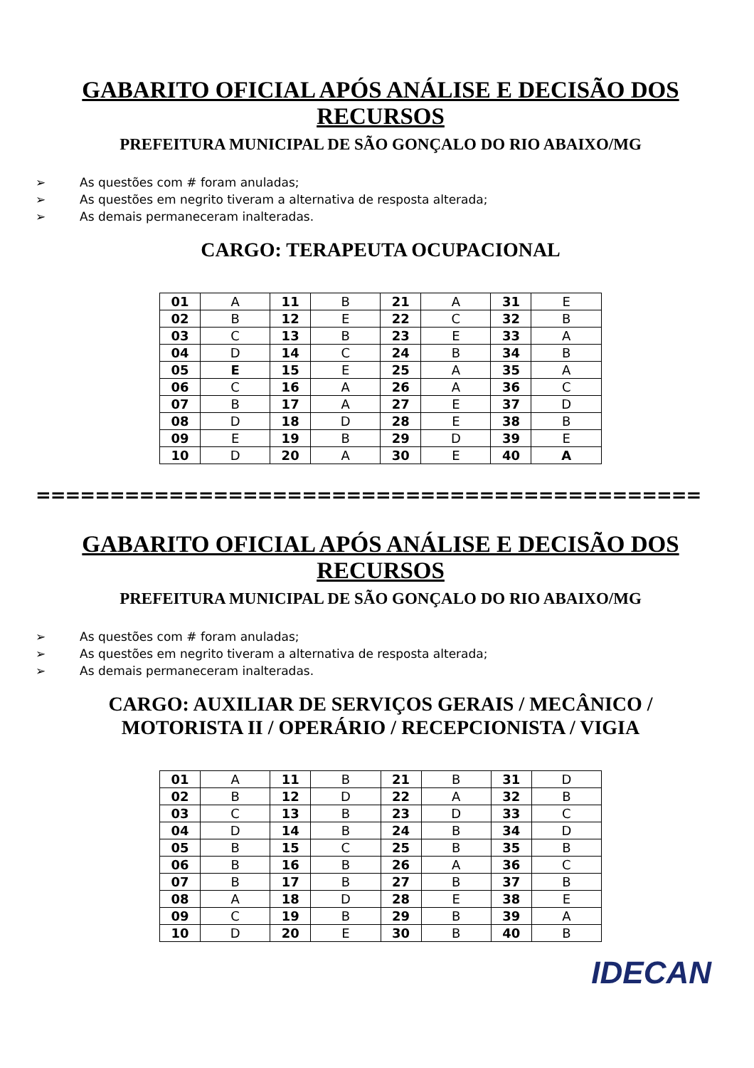GABARITO OFICIAL APÓS ANÁLISE E DECISÃO DOS
RECURSOS
PREFEITURA MUNICIPAL DE SÃO GONÇALO DO RIO ABAIXO/MG
➢ As questões com # foram anuladas;
➢ As questões em negrito tiveram a alternativa de resposta alterada;
➢ As demais permaneceram inalteradas.
CARGO: TERAPEUTA OCUPACIONAL
| 01 | A | 11 | B | 21 | A | 31 | E |
| 02 | B | 12 | E | 22 | C | 32 | B |
| 03 | C | 13 | B | 23 | E | 33 | A |
| 04 | D | 14 | C | 24 | B | 34 | B |
| 05 | E | 15 | E | 25 | A | 35 | A |
| 06 | C | 16 | A | 26 | A | 36 | C |
| 07 | B | 17 | A | 27 | E | 37 | D |
| 08 | D | 18 | D | 28 | E | 38 | B |
| 09 | E | 19 | B | 29 | D | 39 | E |
| 10 | D | 20 | A | 30 | E | 40 | A |
=============================================
GABARITO OFICIAL APÓS ANÁLISE E DECISÃO DOS
RECURSOS
PREFEITURA MUNICIPAL DE SÃO GONÇALO DO RIO ABAIXO/MG
➢ As questões com # foram anuladas;
➢ As questões em negrito tiveram a alternativa de resposta alterada;
➢ As demais permaneceram inalteradas.
CARGO: AUXILIAR DE SERVIÇOS GERAIS / MECÂNICO /
MOTORISTA II / OPERÁRIO / RECEPCIONISTA / VIGIA
| 01 | A | 11 | B | 21 | B | 31 | D |
| 02 | B | 12 | D | 22 | A | 32 | B |
| 03 | C | 13 | B | 23 | D | 33 | C |
| 04 | D | 14 | B | 24 | B | 34 | D |
| 05 | B | 15 | C | 25 | B | 35 | B |
| 06 | B | 16 | B | 26 | A | 36 | C |
| 07 | B | 17 | B | 27 | B | 37 | B |
| 08 | A | 18 | D | 28 | E | 38 | E |
| 09 | C | 19 | B | 29 | B | 39 | A |
| 10 | D | 20 | E | 30 | B | 40 | B |
IDECAN